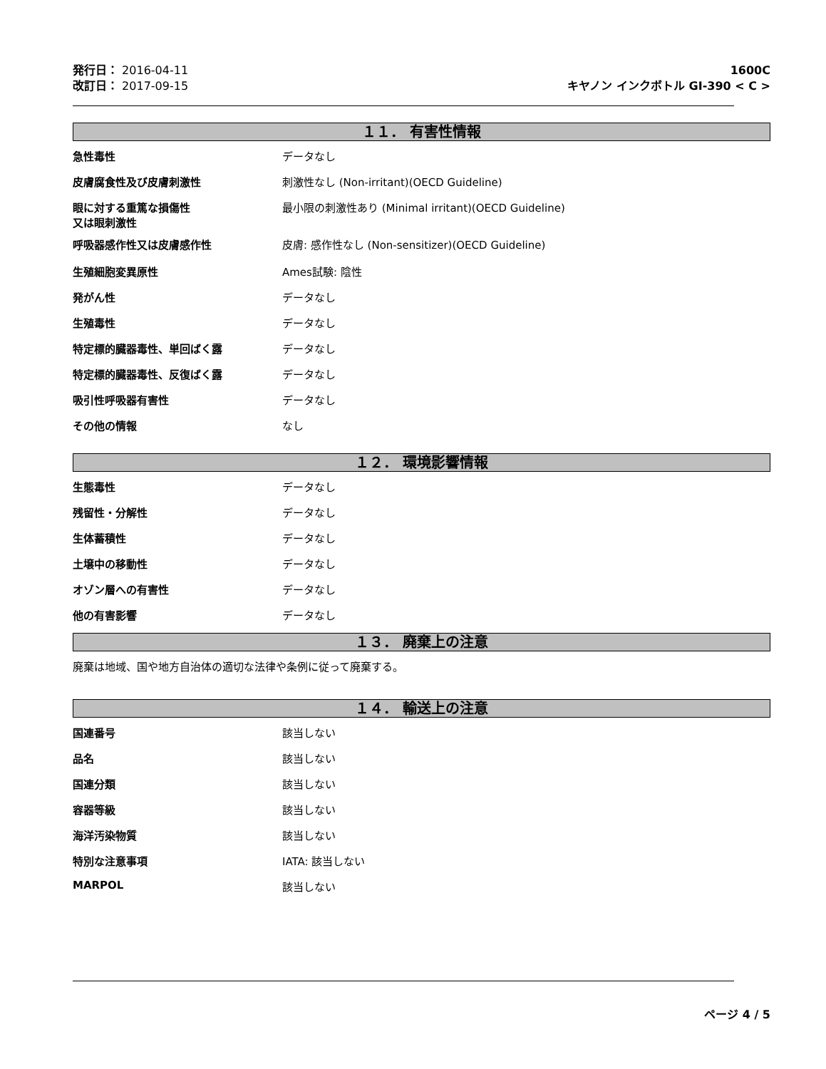発行日： 2016-04-11
改訂日： 2017-09-15
1600C
キヤノン インクボトル GI-390 < C >
１１． 有害性情報
急性毒性 データなし
皮膚腐食性及び皮膚刺激性 刺激性なし (Non-irritant)(OECD Guideline)
眼に対する重篤な損傷性
又は眼刺激性
最小限の刺激性あり (Minimal irritant)(OECD Guideline)
呼吸器感作性又は皮膚感作性 皮膚: 感作性なし (Non-sensitizer)(OECD Guideline)
生殖細胞変異原性 Ames試験: 陰性
発がん性 データなし
生殖毒性 データなし
特定標的臓器毒性、単回ばく露 データなし
特定標的臓器毒性、反復ばく露 データなし
吸引性呼吸器有害性 データなし
その他の情報 なし
１２． 環境影響情報
生態毒性 データなし
残留性・分解性 データなし
生体蓄積性 データなし
土壌中の移動性 データなし
オゾン層への有害性 データなし
他の有害影響 データなし
１３． 廃棄上の注意
廃棄は地域、国や地方自治体の適切な法律や条例に従って廃棄する。
１４． 輸送上の注意
国連番号 該当しない
品名 該当しない
国連分類 該当しない
容器等級 該当しない
海洋汚染物質 該当しない
特別な注意事項 IATA: 該当しない
MARPOL 該当しない
ページ 4 / 5